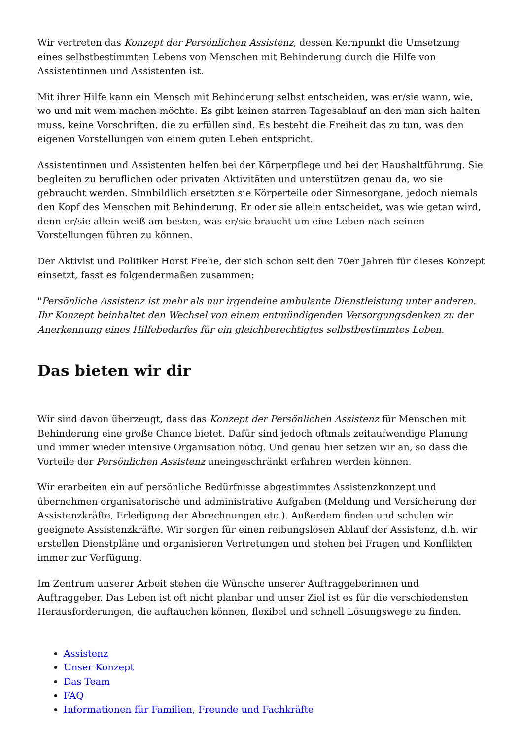Wir vertreten das Konzept der Persönlichen Assistenz, dessen Kernpunkt die Umsetzung eines selbstbestimmten Lebens von Menschen mit Behinderung durch die Hilfe von Assistentinnen und Assistenten ist.
Mit ihrer Hilfe kann ein Mensch mit Behinderung selbst entscheiden, was er/sie wann, wie, wo und mit wem machen möchte. Es gibt keinen starren Tagesablauf an den man sich halten muss, keine Vorschriften, die zu erfüllen sind. Es besteht die Freiheit das zu tun, was den eigenen Vorstellungen von einem guten Leben entspricht.
Assistentinnen und Assistenten helfen bei der Körperpflege und bei der Haushaltführung. Sie begleiten zu beruflichen oder privaten Aktivitäten und unterstützen genau da, wo sie gebraucht werden. Sinnbildlich ersetzten sie Körperteile oder Sinnesorgane, jedoch niemals den Kopf des Menschen mit Behinderung. Er oder sie allein entscheidet, was wie getan wird, denn er/sie allein weiß am besten, was er/sie braucht um eine Leben nach seinen Vorstellungen führen zu können.
Der Aktivist und Politiker Horst Frehe, der sich schon seit den 70er Jahren für dieses Konzept einsetzt, fasst es folgendermaßen zusammen:
"Persönliche Assistenz ist mehr als nur irgendeine ambulante Dienstleistung unter anderen. Ihr Konzept beinhaltet den Wechsel von einem entmündigenden Versorgungsdenken zu der Anerkennung eines Hilfebedarfes für ein gleichberechtigtes selbstbestimmtes Leben.
Das bieten wir dir
Wir sind davon überzeugt, dass das Konzept der Persönlichen Assistenz für Menschen mit Behinderung eine große Chance bietet. Dafür sind jedoch oftmals zeitaufwendige Planung und immer wieder intensive Organisation nötig. Und genau hier setzen wir an, so dass die Vorteile der Persönlichen Assistenz uneingeschränkt erfahren werden können.
Wir erarbeiten ein auf persönliche Bedürfnisse abgestimmtes Assistenzkonzept und übernehmen organisatorische und administrative Aufgaben (Meldung und Versicherung der Assistenzkräfte, Erledigung der Abrechnungen etc.). Außerdem finden und schulen wir geeignete Assistenzkräfte. Wir sorgen für einen reibungslosen Ablauf der Assistenz, d.h. wir erstellen Dienstpläne und organisieren Vertretungen und stehen bei Fragen und Konflikten immer zur Verfügung.
Im Zentrum unserer Arbeit stehen die Wünsche unserer Auftraggeberinnen und Auftraggeber. Das Leben ist oft nicht planbar und unser Ziel ist es für die verschiedensten Herausforderungen, die auftauchen können, flexibel und schnell Lösungswege zu finden.
Assistenz
Unser Konzept
Das Team
FAQ
Informationen für Familien, Freunde und Fachkräfte